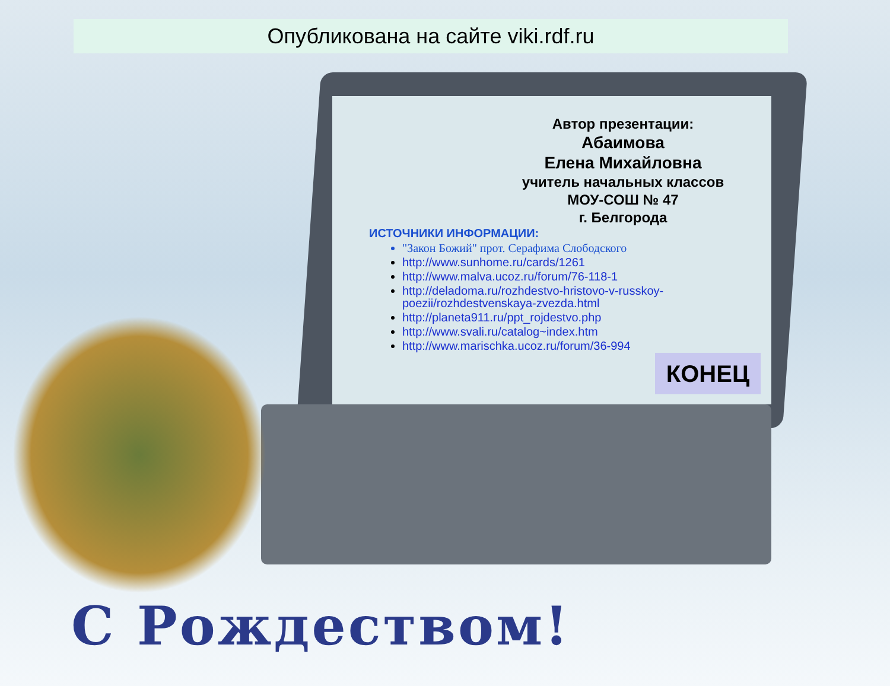Опубликована на сайте viki.rdf.ru
Автор презентации:
Абаимова
Елена Михайловна
учитель начальных классов
МОУ-СОШ № 47
г. Белгорода
ИСТОЧНИКИ ИНФОРМАЦИИ:
"Закон Божий" прот. Серафима Слободского
http://www.sunhome.ru/cards/1261
http://www.malva.ucoz.ru/forum/76-118-1
http://deladoma.ru/rozhdestvo-hristovo-v-russkoy-poezii/rozhdestvenskaya-zvezda.html
http://planeta911.ru/ppt_rojdestvo.php
http://www.svali.ru/catalog~index.htm
http://www.marischka.ucoz.ru/forum/36-994
КОНЕЦ
С Рождеством!